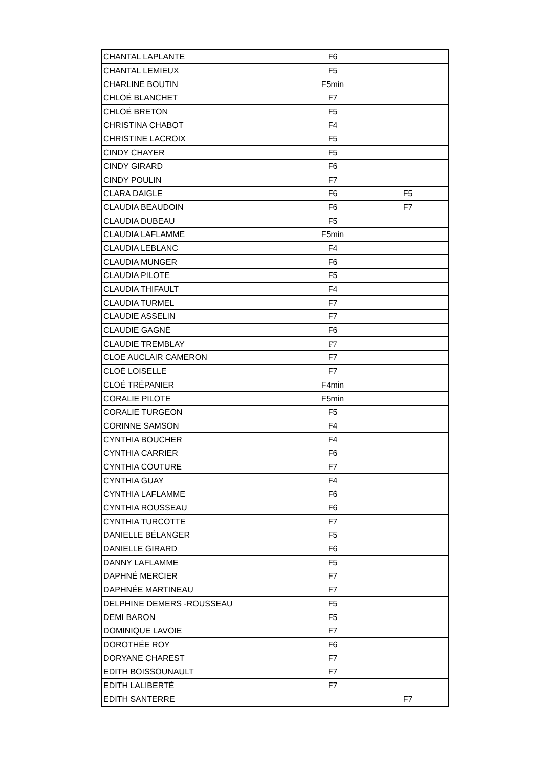| CHANTAL LAPLANTE | F6 | |
| CHANTAL LEMIEUX | F5 | |
| CHARLINE BOUTIN | F5min | |
| CHLOÉ BLANCHET | F7 | |
| CHLOÉ BRETON | F5 | |
| CHRISTINA CHABOT | F4 | |
| CHRISTINE LACROIX | F5 | |
| CINDY CHAYER | F5 | |
| CINDY GIRARD | F6 | |
| CINDY POULIN | F7 | |
| CLARA DAIGLE | F6 | F5 |
| CLAUDIA BEAUDOIN | F6 | F7 |
| CLAUDIA DUBEAU | F5 | |
| CLAUDIA LAFLAMME | F5min | |
| CLAUDIA LEBLANC | F4 | |
| CLAUDIA MUNGER | F6 | |
| CLAUDIA PILOTE | F5 | |
| CLAUDIA THIFAULT | F4 | |
| CLAUDIA TURMEL | F7 | |
| CLAUDIE ASSELIN | F7 | |
| CLAUDIE GAGNÉ | F6 | |
| CLAUDIE TREMBLAY | F7 | |
| CLOE AUCLAIR CAMERON | F7 | |
| CLOÉ LOISELLE | F7 | |
| CLOÉ TRÉPANIER | F4min | |
| CORALIE PILOTE | F5min | |
| CORALIE TURGEON | F5 | |
| CORINNE SAMSON | F4 | |
| CYNTHIA BOUCHER | F4 | |
| CYNTHIA CARRIER | F6 | |
| CYNTHIA COUTURE | F7 | |
| CYNTHIA GUAY | F4 | |
| CYNTHIA LAFLAMME | F6 | |
| CYNTHIA ROUSSEAU | F6 | |
| CYNTHIA TURCOTTE | F7 | |
| DANIELLE BÉLANGER | F5 | |
| DANIELLE GIRARD | F6 | |
| DANNY LAFLAMME | F5 | |
| DAPHNÉ MERCIER | F7 | |
| DAPHNÉE MARTINEAU | F7 | |
| DELPHINE DEMERS -ROUSSEAU | F5 | |
| DEMI BARON | F5 | |
| DOMINIQUE LAVOIE | F7 | |
| DOROTHÉE ROY | F6 | |
| DORYANE CHAREST | F7 | |
| EDITH BOISSOUNAULT | F7 | |
| EDITH LALIBERTÉ | F7 | |
| EDITH SANTERRE | | F7 |